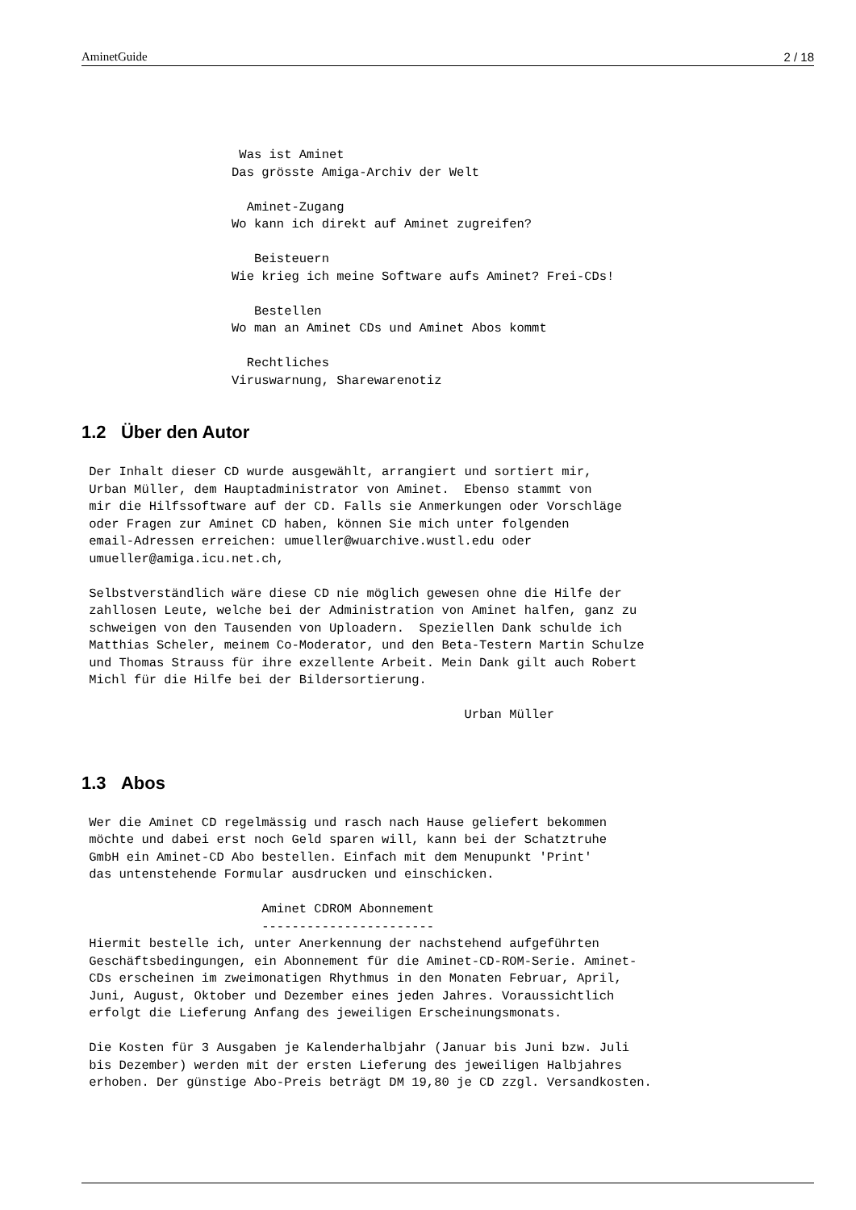AminetGuide 2 / 18
                     Was ist Aminet
                    Das grösste Amiga-Archiv der Welt

                      Aminet-Zugang
                    Wo kann ich direkt auf Aminet zugreifen?

                       Beisteuern
                    Wie krieg ich meine Software aufs Aminet? Frei-CDs!

                       Bestellen
                    Wo man an Aminet CDs und Aminet Abos kommt

                      Rechtliches
                    Viruswarnung, Sharewarenotiz
1.2 Über den Autor
 Der Inhalt dieser CD wurde ausgewählt, arrangiert und sortiert mir,
 Urban Müller, dem Hauptadministrator von Aminet.  Ebenso stammt von
 mir die Hilfssoftware auf der CD. Falls sie Anmerkungen oder Vorschläge
 oder Fragen zur Aminet CD haben, können Sie mich unter folgenden
 email-Adressen erreichen: umueller@wuarchive.wustl.edu oder
 umueller@amiga.icu.net.ch,

 Selbstverständlich wäre diese CD nie möglich gewesen ohne die Hilfe der
 zahllosen Leute, welche bei der Administration von Aminet halfen, ganz zu
 schweigen von den Tausenden von Uploadern.  Speziellen Dank schulde ich
 Matthias Scheler, meinem Co-Moderator, und den Beta-Testern Martin Schulze
 und Thomas Strauss für ihre exzellente Arbeit. Mein Dank gilt auch Robert
 Michl für die Hilfe bei der Bildersortierung.

                                                   Urban Müller
1.3 Abos
 Wer die Aminet CD regelmässig und rasch nach Hause geliefert bekommen
 möchte und dabei erst noch Geld sparen will, kann bei der Schatztruhe
 GmbH ein Aminet-CD Abo bestellen. Einfach mit dem Menupunkt 'Print'
 das untenstehende Formular ausdrucken und einschicken.

                        Aminet CDROM Abonnement
                        -----------------------
 Hiermit bestelle ich, unter Anerkennung der nachstehend aufgeführten
 Geschäftsbedingungen, ein Abonnement für die Aminet-CD-ROM-Serie. Aminet-
 CDs erscheinen im zweimonatigen Rhythmus in den Monaten Februar, April,
 Juni, August, Oktober und Dezember eines jeden Jahres. Voraussichtlich
 erfolgt die Lieferung Anfang des jeweiligen Erscheinungsmonats.

 Die Kosten für 3 Ausgaben je Kalenderhalbjahr (Januar bis Juni bzw. Juli
 bis Dezember) werden mit der ersten Lieferung des jeweiligen Halbjahres
 erhoben. Der günstige Abo-Preis beträgt DM 19,80 je CD zzgl. Versandkosten.